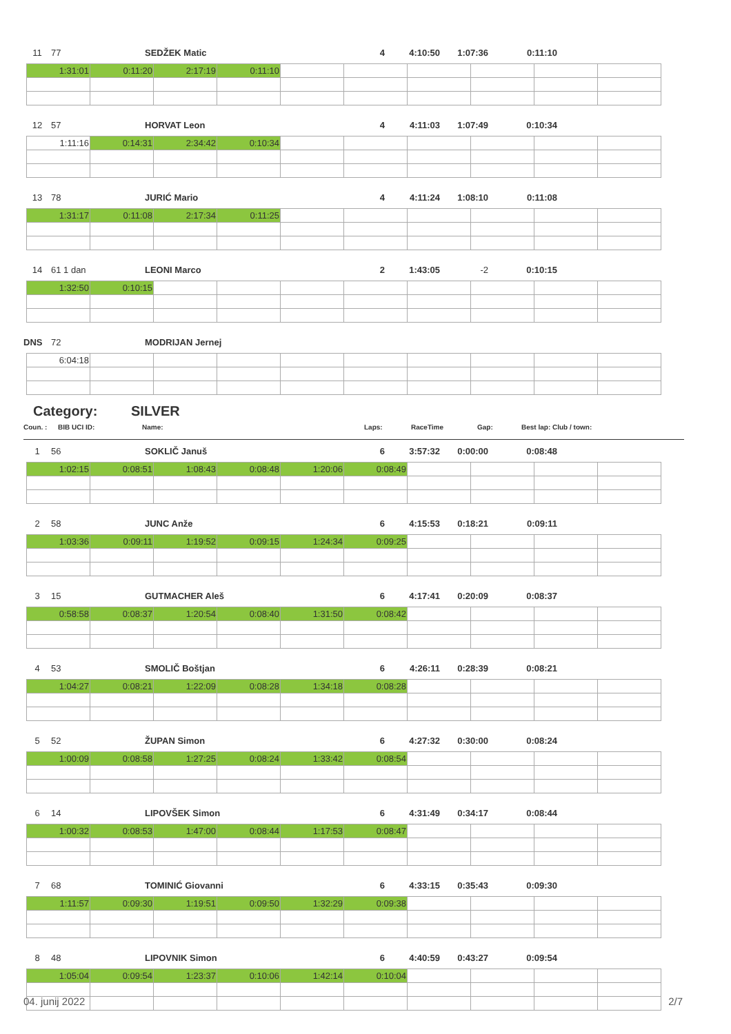11 77 SEDŽEK Matic 4 4:10:50 1:07:36 0:11:10
| 1:31:01 | 0:11:20 | 2:17:19 | 0:11:10 | | | | | | |
12 57 HORVAT Leon 4 4:11:03 1:07:49 0:10:34
| 1:11:16 | 0:14:31 | 2:34:42 | 0:10:34 | | | | | | |
13 78 JURIĆ Mario 4 4:11:24 1:08:10 0:11:08
| 1:31:17 | 0:11:08 | 2:17:34 | 0:11:25 | | | | | | |
14 61 1 dan LEONI Marco 2 1:43:05 -2 0:10:15
| 1:32:50 | 0:10:15 | | | | | | | | |
DNS 72 MODRIJAN Jernej
| 6:04:18 | | | | | | | | | |
Category: SILVER
Coun. : BIB UCI ID: Name: Laps: RaceTime Gap: Best lap: Club / town:
1 56 SOKLIČ Januš 6 3:57:32 0:00:00 0:08:48
| 1:02:15 | 0:08:51 | 1:08:43 | 0:08:48 | 1:20:06 | 0:08:49 | | | | |
2 58 JUNC Anže 6 4:15:53 0:18:21 0:09:11
| 1:03:36 | 0:09:11 | 1:19:52 | 0:09:15 | 1:24:34 | 0:09:25 | | | | |
3 15 GUTMACHER Aleš 6 4:17:41 0:20:09 0:08:37
| 0:58:58 | 0:08:37 | 1:20:54 | 0:08:40 | 1:31:50 | 0:08:42 | | | | |
4 53 SMOLIČ Boštjan 6 4:26:11 0:28:39 0:08:21
| 1:04:27 | 0:08:21 | 1:22:09 | 0:08:28 | 1:34:18 | 0:08:28 | | | | |
5 52 ŽUPAN Simon 6 4:27:32 0:30:00 0:08:24
| 1:00:09 | 0:08:58 | 1:27:25 | 0:08:24 | 1:33:42 | 0:08:54 | | | | |
6 14 LIPOVŠEK Simon 6 4:31:49 0:34:17 0:08:44
| 1:00:32 | 0:08:53 | 1:47:00 | 0:08:44 | 1:17:53 | 0:08:47 | | | | |
7 68 TOMINIĆ Giovanni 6 4:33:15 0:35:43 0:09:30
| 1:11:57 | 0:09:30 | 1:19:51 | 0:09:50 | 1:32:29 | 0:09:38 | | | | |
8 48 LIPOVNIK Simon 6 4:40:59 0:43:27 0:09:54
| 1:05:04 | 0:09:54 | 1:23:37 | 0:10:06 | 1:42:14 | 0:10:04 | | | | |
04. junij 2022 2/7